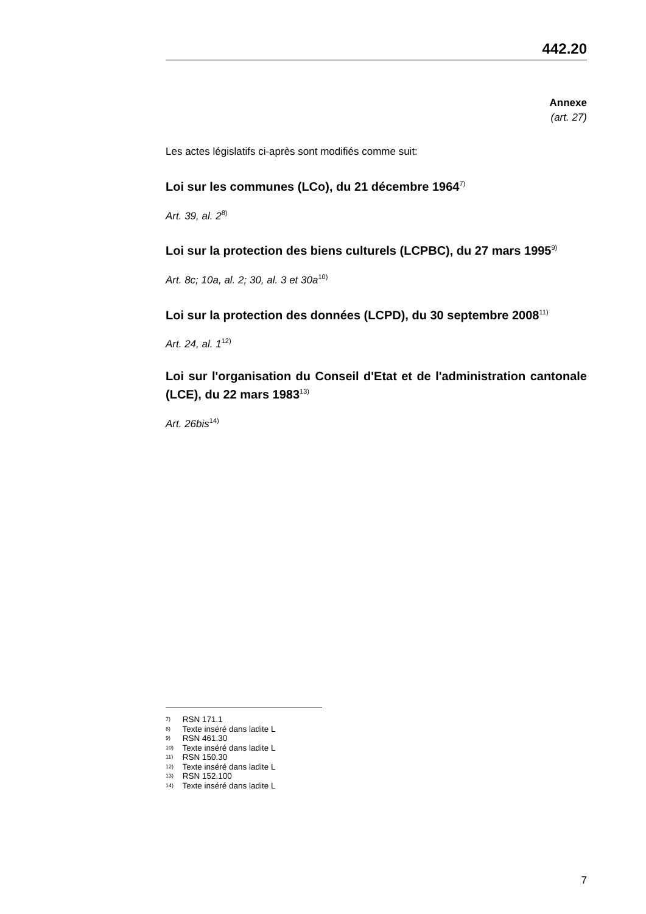442.20
Annexe
(art. 27)
Les actes législatifs ci-après sont modifiés comme suit:
Loi sur les communes (LCo), du 21 décembre 1964<sup>7)</sup>
Art. 39, al. 2<sup>8)</sup>
Loi sur la protection des biens culturels (LCPBC), du 27 mars 1995<sup>9)</sup>
Art. 8c; 10a, al. 2; 30, al. 3 et 30a<sup>10)</sup>
Loi sur la protection des données (LCPD), du 30 septembre 2008<sup>11)</sup>
Art. 24, al. 1<sup>12)</sup>
Loi sur l'organisation du Conseil d'Etat et de l'administration cantonale (LCE), du 22 mars 1983<sup>13)</sup>
Art. 26bis<sup>14)</sup>
<sup>7)</sup> RSN 171.1
<sup>8)</sup> Texte inséré dans ladite L
<sup>9)</sup> RSN 461.30
<sup>10)</sup> Texte inséré dans ladite L
<sup>11)</sup> RSN 150.30
<sup>12)</sup> Texte inséré dans ladite L
<sup>13)</sup> RSN 152.100
<sup>14)</sup> Texte inséré dans ladite L
7